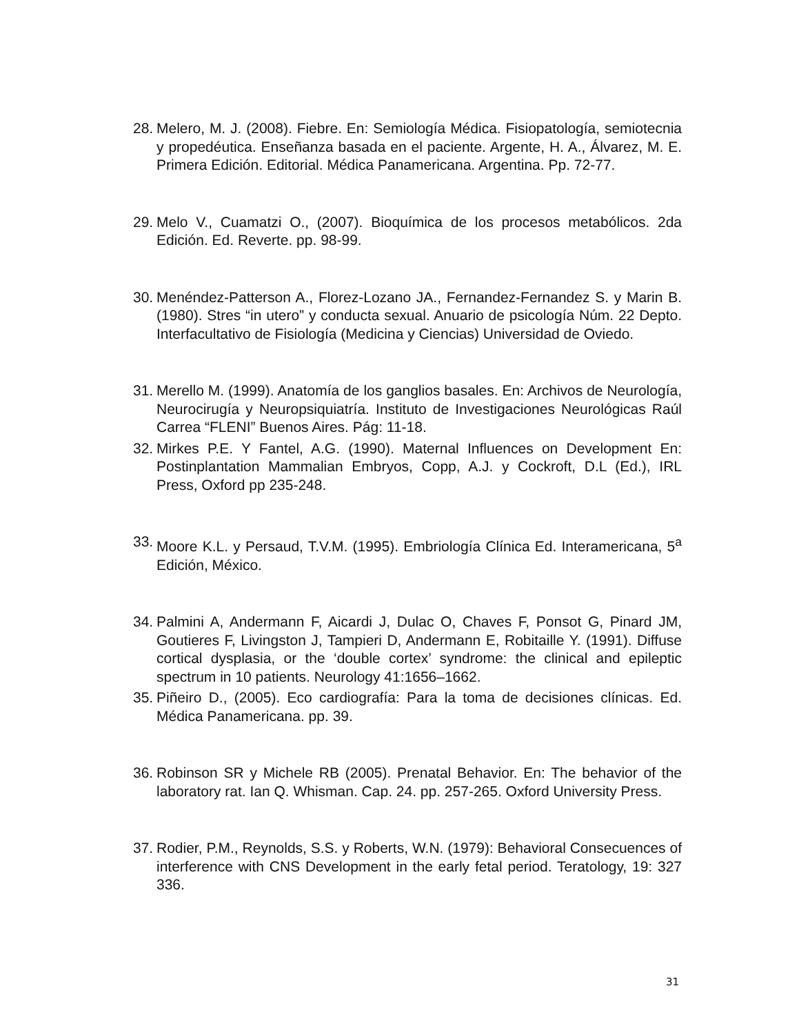28. Melero, M. J. (2008). Fiebre. En: Semiología Médica. Fisiopatología, semiotecnia y propedéutica. Enseñanza basada en el paciente. Argente, H. A., Álvarez, M. E. Primera Edición. Editorial. Médica Panamericana. Argentina. Pp. 72-77.
29. Melo V., Cuamatzi O., (2007). Bioquímica de los procesos metabólicos. 2da Edición. Ed. Reverte. pp. 98-99.
30. Menéndez-Patterson A., Florez-Lozano JA., Fernandez-Fernandez S. y Marin B. (1980). Stres “in utero” y conducta sexual. Anuario de psicología Núm. 22 Depto. Interfacultativo de Fisiología (Medicina y Ciencias) Universidad de Oviedo.
31. Merello M. (1999). Anatomía de los ganglios basales. En: Archivos de Neurología, Neurocirugía y Neuropsiquiatría. Instituto de Investigaciones Neurológicas Raúl Carrea “FLENI” Buenos Aires. Pág: 11-18.
32. Mirkes P.E. Y Fantel, A.G. (1990). Maternal Influences on Development En: Postinplantation Mammalian Embryos, Copp, A.J. y Cockroft, D.L (Ed.), IRL Press, Oxford pp 235-248.
33. Moore K.L. y Persaud, T.V.M. (1995). Embriología Clínica Ed. Interamericana, 5<sup>a</sup> Edición, México.
34. Palmini A, Andermann F, Aicardi J, Dulac O, Chaves F, Ponsot G, Pinard JM, Goutieres F, Livingston J, Tampieri D, Andermann E, Robitaille Y. (1991). Diffuse cortical dysplasia, or the ‘double cortex’ syndrome: the clinical and epileptic spectrum in 10 patients. Neurology 41:1656–1662.
35. Piñeiro D., (2005). Eco cardiografía: Para la toma de decisiones clínicas. Ed. Médica Panamericana. pp. 39.
36. Robinson SR y Michele RB (2005). Prenatal Behavior. En: The behavior of the laboratory rat. Ian Q. Whisman. Cap. 24. pp. 257-265. Oxford University Press.
37. Rodier, P.M., Reynolds, S.S. y Roberts, W.N. (1979): Behavioral Consecuences of interference with CNS Development in the early fetal period. Teratology, 19: 327 336.
31